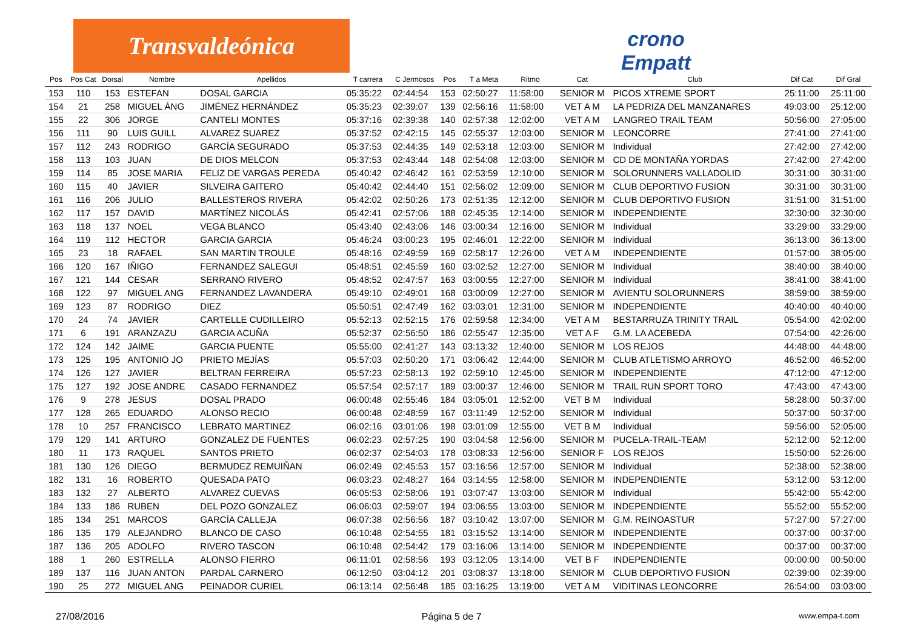Transvaldeónica
crono Empatt
| Pos | Pos Cat | Dorsal | Nombre | Apellidos | T carrera | C Jermosos | Pos | T a Meta | Ritmo | Cat | Club | Dif Cat | Dif Gral |
| --- | --- | --- | --- | --- | --- | --- | --- | --- | --- | --- | --- | --- | --- |
| 153 | 110 | 153 | ESTEFAN | DOSAL GARCIA | 05:35:22 | 02:44:54 | 153 | 02:50:27 | 11:58:00 | SENIOR M | PICOS XTREME SPORT | 25:11:00 | 25:11:00 |
| 154 | 21 | 258 | MIGUEL ÁNG | JIMÉNEZ HERNÁNDEZ | 05:35:23 | 02:39:07 | 139 | 02:56:16 | 11:58:00 | VET A M | LA PEDRIZA DEL MANZANARES | 49:03:00 | 25:12:00 |
| 155 | 22 | 306 | JORGE | CANTELI MONTES | 05:37:16 | 02:39:38 | 140 | 02:57:38 | 12:02:00 | VET A M | LANGREO TRAIL TEAM | 50:56:00 | 27:05:00 |
| 156 | 111 | 90 | LUIS GUILL | ALVAREZ SUAREZ | 05:37:52 | 02:42:15 | 145 | 02:55:37 | 12:03:00 | SENIOR M | LEONCORRE | 27:41:00 | 27:41:00 |
| 157 | 112 | 243 | RODRIGO | GARCÍA SEGURADO | 05:37:53 | 02:44:35 | 149 | 02:53:18 | 12:03:00 | SENIOR M | Individual | 27:42:00 | 27:42:00 |
| 158 | 113 | 103 | JUAN | DE DIOS MELCON | 05:37:53 | 02:43:44 | 148 | 02:54:08 | 12:03:00 | SENIOR M | CD DE MONTAÑA YORDAS | 27:42:00 | 27:42:00 |
| 159 | 114 | 85 | JOSE MARIA | FELIZ DE VARGAS PEREDA | 05:40:42 | 02:46:42 | 161 | 02:53:59 | 12:10:00 | SENIOR M | SOLORUNNERS VALLADOLID | 30:31:00 | 30:31:00 |
| 160 | 115 | 40 | JAVIER | SILVEIRA GAITERO | 05:40:42 | 02:44:40 | 151 | 02:56:02 | 12:09:00 | SENIOR M | CLUB DEPORTIVO FUSION | 30:31:00 | 30:31:00 |
| 161 | 116 | 206 | JULIO | BALLESTEROS RIVERA | 05:42:02 | 02:50:26 | 173 | 02:51:35 | 12:12:00 | SENIOR M | CLUB DEPORTIVO FUSION | 31:51:00 | 31:51:00 |
| 162 | 117 | 157 | DAVID | MARTÍNEZ NICOLÁS | 05:42:41 | 02:57:06 | 188 | 02:45:35 | 12:14:00 | SENIOR M | INDEPENDIENTE | 32:30:00 | 32:30:00 |
| 163 | 118 | 137 | NOEL | VEGA BLANCO | 05:43:40 | 02:43:06 | 146 | 03:00:34 | 12:16:00 | SENIOR M | Individual | 33:29:00 | 33:29:00 |
| 164 | 119 | 112 | HECTOR | GARCIA GARCIA | 05:46:24 | 03:00:23 | 195 | 02:46:01 | 12:22:00 | SENIOR M | Individual | 36:13:00 | 36:13:00 |
| 165 | 23 | 18 | RAFAEL | SAN MARTIN TROULE | 05:48:16 | 02:49:59 | 169 | 02:58:17 | 12:26:00 | VET A M | INDEPENDIENTE | 01:57:00 | 38:05:00 |
| 166 | 120 | 167 | IÑIGO | FERNANDEZ SALEGUI | 05:48:51 | 02:45:59 | 160 | 03:02:52 | 12:27:00 | SENIOR M | Individual | 38:40:00 | 38:40:00 |
| 167 | 121 | 144 | CESAR | SERRANO RIVERO | 05:48:52 | 02:47:57 | 163 | 03:00:55 | 12:27:00 | SENIOR M | Individual | 38:41:00 | 38:41:00 |
| 168 | 122 | 97 | MIGUEL ANG | FERNANDEZ LAVANDERA | 05:49:10 | 02:49:01 | 168 | 03:00:09 | 12:27:00 | SENIOR M | AVIENTU SOLORUNNERS | 38:59:00 | 38:59:00 |
| 169 | 123 | 87 | RODRIGO | DIEZ | 05:50:51 | 02:47:49 | 162 | 03:03:01 | 12:31:00 | SENIOR M | INDEPENDIENTE | 40:40:00 | 40:40:00 |
| 170 | 24 | 74 | JAVIER | CARTELLE CUDILLEIRO | 05:52:13 | 02:52:15 | 176 | 02:59:58 | 12:34:00 | VET A M | BESTARRUZA TRINITY TRAIL | 05:54:00 | 42:02:00 |
| 171 | 6 | 191 | ARANZAZU | GARCIA ACUÑA | 05:52:37 | 02:56:50 | 186 | 02:55:47 | 12:35:00 | VET A F | G.M. LA ACEBEDA | 07:54:00 | 42:26:00 |
| 172 | 124 | 142 | JAIME | GARCIA PUENTE | 05:55:00 | 02:41:27 | 143 | 03:13:32 | 12:40:00 | SENIOR M | LOS REJOS | 44:48:00 | 44:48:00 |
| 173 | 125 | 195 | ANTONIO JO | PRIETO MEJÍAS | 05:57:03 | 02:50:20 | 171 | 03:06:42 | 12:44:00 | SENIOR M | CLUB ATLETISMO ARROYO | 46:52:00 | 46:52:00 |
| 174 | 126 | 127 | JAVIER | BELTRAN FERREIRA | 05:57:23 | 02:58:13 | 192 | 02:59:10 | 12:45:00 | SENIOR M | INDEPENDIENTE | 47:12:00 | 47:12:00 |
| 175 | 127 | 192 | JOSE ANDRE | CASADO FERNANDEZ | 05:57:54 | 02:57:17 | 189 | 03:00:37 | 12:46:00 | SENIOR M | TRAIL RUN SPORT TORO | 47:43:00 | 47:43:00 |
| 176 | 9 | 278 | JESUS | DOSAL PRADO | 06:00:48 | 02:55:46 | 184 | 03:05:01 | 12:52:00 | VET B M | Individual | 58:28:00 | 50:37:00 |
| 177 | 128 | 265 | EDUARDO | ALONSO RECIO | 06:00:48 | 02:48:59 | 167 | 03:11:49 | 12:52:00 | SENIOR M | Individual | 50:37:00 | 50:37:00 |
| 178 | 10 | 257 | FRANCISCO | LEBRATO MARTINEZ | 06:02:16 | 03:01:06 | 198 | 03:01:09 | 12:55:00 | VET B M | Individual | 59:56:00 | 52:05:00 |
| 179 | 129 | 141 | ARTURO | GONZALEZ DE FUENTES | 06:02:23 | 02:57:25 | 190 | 03:04:58 | 12:56:00 | SENIOR M | PUCELA-TRAIL-TEAM | 52:12:00 | 52:12:00 |
| 180 | 11 | 173 | RAQUEL | SANTOS PRIETO | 06:02:37 | 02:54:03 | 178 | 03:08:33 | 12:56:00 | SENIOR F | LOS REJOS | 15:50:00 | 52:26:00 |
| 181 | 130 | 126 | DIEGO | BERMUDEZ REMUIÑAN | 06:02:49 | 02:45:53 | 157 | 03:16:56 | 12:57:00 | SENIOR M | Individual | 52:38:00 | 52:38:00 |
| 182 | 131 | 16 | ROBERTO | QUESADA PATO | 06:03:23 | 02:48:27 | 164 | 03:14:55 | 12:58:00 | SENIOR M | INDEPENDIENTE | 53:12:00 | 53:12:00 |
| 183 | 132 | 27 | ALBERTO | ALVAREZ CUEVAS | 06:05:53 | 02:58:06 | 191 | 03:07:47 | 13:03:00 | SENIOR M | Individual | 55:42:00 | 55:42:00 |
| 184 | 133 | 186 | RUBEN | DEL POZO GONZALEZ | 06:06:03 | 02:59:07 | 194 | 03:06:55 | 13:03:00 | SENIOR M | INDEPENDIENTE | 55:52:00 | 55:52:00 |
| 185 | 134 | 251 | MARCOS | GARCÍA CALLEJA | 06:07:38 | 02:56:56 | 187 | 03:10:42 | 13:07:00 | SENIOR M | G.M. REINOASTUR | 57:27:00 | 57:27:00 |
| 186 | 135 | 179 | ALEJANDRO | BLANCO DE CASO | 06:10:48 | 02:54:55 | 181 | 03:15:52 | 13:14:00 | SENIOR M | INDEPENDIENTE | 00:37:00 | 00:37:00 |
| 187 | 136 | 205 | ADOLFO | RIVERO TASCON | 06:10:48 | 02:54:42 | 179 | 03:16:06 | 13:14:00 | SENIOR M | INDEPENDIENTE | 00:37:00 | 00:37:00 |
| 188 | 1 | 260 | ESTRELLA | ALONSO FIERRO | 06:11:01 | 02:58:56 | 193 | 03:12:05 | 13:14:00 | VET B F | INDEPENDIENTE | 00:00:00 | 00:50:00 |
| 189 | 137 | 116 | JUAN ANTON | PARDAL CARNERO | 06:12:50 | 03:04:12 | 201 | 03:08:37 | 13:18:00 | SENIOR M | CLUB DEPORTIVO FUSION | 02:39:00 | 02:39:00 |
| 190 | 25 | 272 | MIGUEL ANG | PEINADOR CURIEL | 06:13:14 | 02:56:48 | 185 | 03:16:25 | 13:19:00 | VET A M | VIDITINAS LEONCORRE | 26:54:00 | 03:03:00 |
27/08/2016 Página 5 de 7 www.empa-t.com